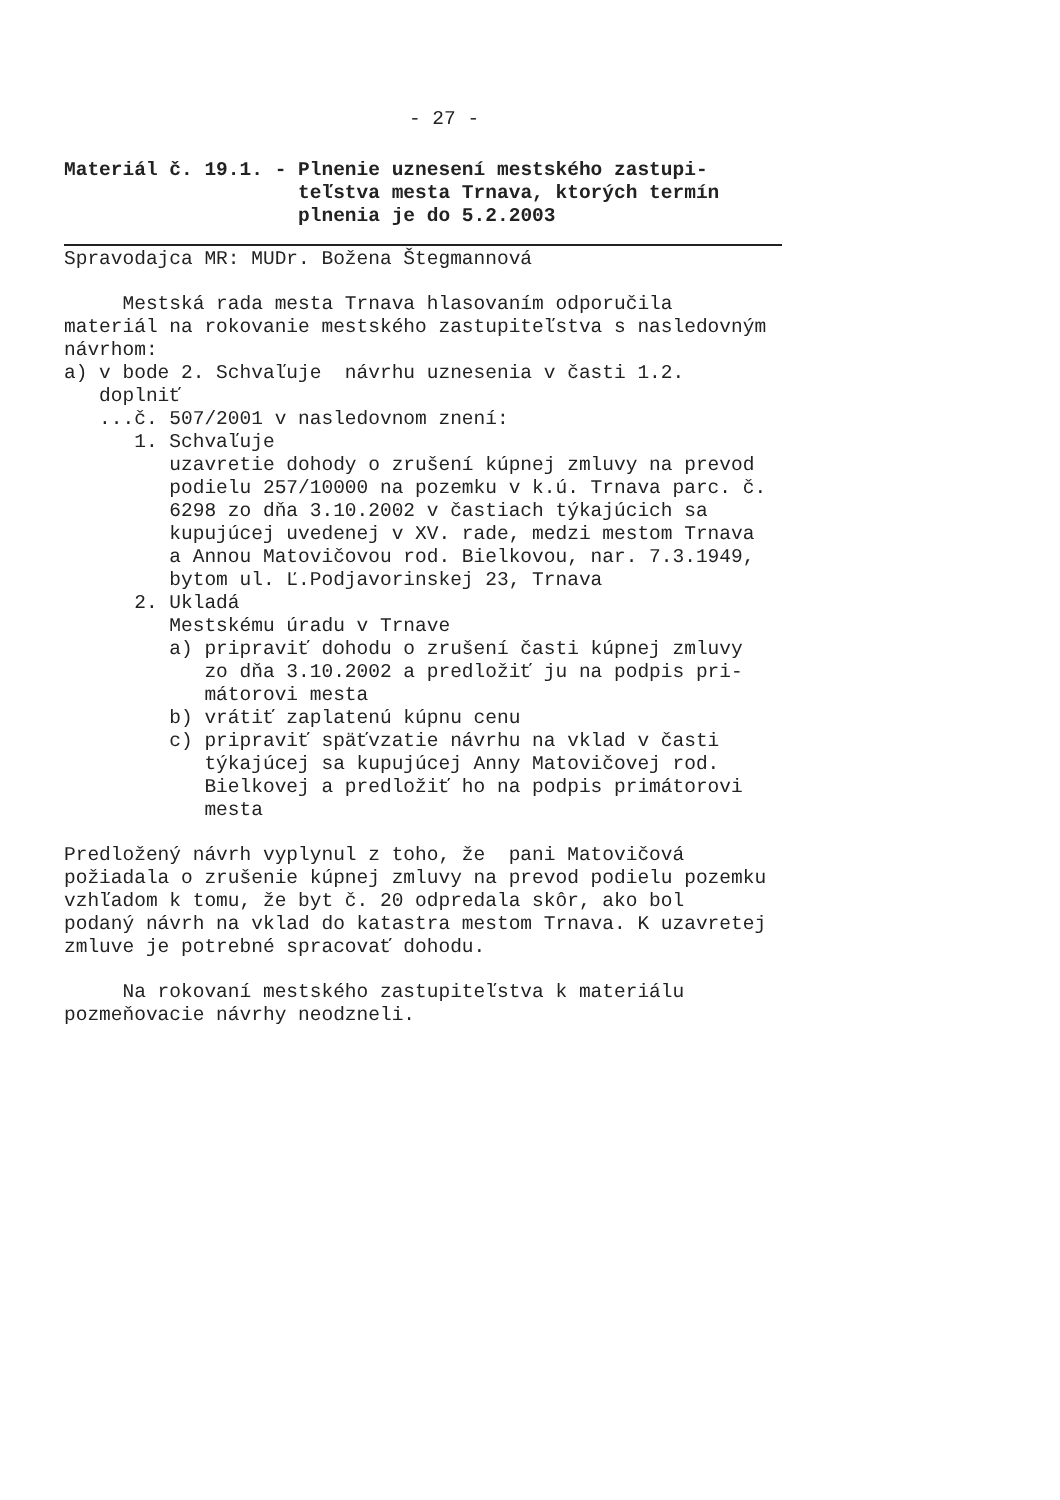- 27 -
Materiál č. 19.1. - Plnenie uznesení mestského zastupi-
teľstva mesta Trnava, ktorých termín
plnenia je do 5.2.2003
Spravodajca MR: MUDr. Božena Štegmannová
Mestská rada mesta Trnava hlasovaním odporučila materiál na rokovanie mestského zastupiteľstva s nasledovným návrhom: a) v bode 2. Schvaľuje návrhu uznesenia v časti 1.2. doplniť ...č. 507/2001 v nasledovnom znení: 1. Schvaľuje uzavretie dohody o zrušení kúpnej zmluvy na prevod podielu 257/10000 na pozemku v k.ú. Trnava parc. č. 6298 zo dňa 3.10.2002 v častiach týkajúcich sa kupujúcej uvedenej v XV. rade, medzi mestom Trnava a Annou Matovičovou rod. Bielkovou, nar. 7.3.1949, bytom ul. Ľ.Podjavorinskej 23, Trnava 2. Ukladá Mestskému úradu v Trnave a) pripraviť dohodu o zrušení časti kúpnej zmluvy zo dňa 3.10.2002 a predložiť ju na podpis pri- mátorovi mesta b) vrátiť zaplatenú kúpnu cenu c) pripraviť späťvzatie návrhu na vklad v časti týkajúcej sa kupujúcej Anny Matovičovej rod. Bielkovej a predložiť ho na podpis primátorovi mesta
Predložený návrh vyplynul z toho, že pani Matovičová požiadala o zrušenie kúpnej zmluvy na prevod podielu pozemku vzhľadom k tomu, že byt č. 20 odpredala skôr, ako bol podaný návrh na vklad do katastra mestom Trnava. K uzavretej zmluve je potrebné spracovať dohodu.
Na rokovaní mestského zastupiteľstva k materiálu pozmeňovacie návrhy neodzneli.